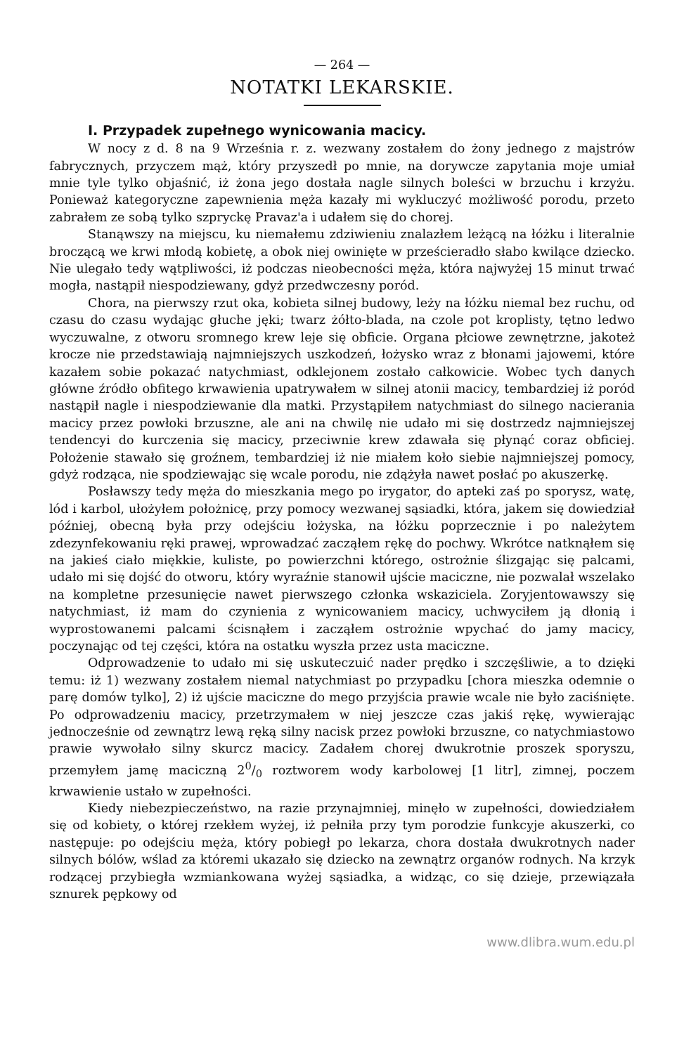— 264 —
NOTATKI LEKARSKIE.
I. Przypadek zupełnego wynicowania macicy.
W nocy z d. 8 na 9 Września r. z. wezwany zostałem do żony jednego z majstrów fabrycznych, przyczem mąż, który przyszedł po mnie, na dorywcze zapytania moje umiał mnie tyle tylko objaśnić, iż żona jego dostała nagle silnych boleści w brzuchu i krzyżu. Ponieważ kategoryczne zapewnienia męża kazały mi wykluczyć możliwość porodu, przeto zabrałem ze sobą tylko szpryckę Pravaz'a i udałem się do chorej.
Stanąwszy na miejscu, ku niemałemu zdziwieniu znalazłem leżącą na łóżku i literalnie broczącą we krwi młodą kobietę, a obok niej owinięte w prześcieradło słabo kwilące dziecko. Nie ulegało tedy wątpliwości, iż podczas nieobecności męża, która najwyżej 15 minut trwać mogła, nastąpił niespodziewany, gdyż przedwczesny poród.
Chora, na pierwszy rzut oka, kobieta silnej budowy, leży na łóżku niemal bez ruchu, od czasu do czasu wydając głuche jęki; twarz żółto-blada, na czole pot kroplisty, tętno ledwo wyczuwalne, z otworu sromnego krew leje się obficie. Organa płciowe zewnętrzne, jakoteż krocze nie przedstawiają najmniejszych uszkodzeń, łożysko wraz z błonami jajowemi, które kazałem sobie pokazać natychmiast, odklejonem zostało całkowicie. Wobec tych danych główne źródło obfitego krwawienia upatrywałem w silnej atonii macicy, tembardziej iż poród nastąpił nagle i niespodziewanie dla matki. Przystąpiłem natychmiast do silnego nacierania macicy przez powłoki brzuszne, ale ani na chwilę nie udało mi się dostrzedz najmniejszej tendencyi do kurczenia się macicy, przeciwnie krew zdawała się płynąć coraz obficiej. Położenie stawało się groźnem, tembardziej iż nie miałem koło siebie najmniejszej pomocy, gdyż rodząca, nie spodziewając się wcale porodu, nie zdążyła nawet posłać po akuszerkę.
Posławszy tedy męża do mieszkania mego po irygator, do apteki zaś po sporysz, watę, lód i karbol, ułożyłem położnicę, przy pomocy wezwanej sąsiadki, która, jakem się dowiedział później, obecną była przy odejściu łożyska, na łóżku poprzecznie i po należytem zdezynfekowaniu ręki prawej, wprowadzać zacząłem rękę do pochwy. Wkrótce natknąłem się na jakieś ciało miękkie, kuliste, po powierzchni którego, ostrożnie ślizgając się palcami, udało mi się dojść do otworu, który wyraźnie stanowił ujście maciczne, nie pozwalał wszelako na kompletne przesunięcie nawet pierwszego członka wskaziciela. Zoryjentowawszy się natychmiast, iż mam do czynienia z wynicowaniem macicy, uchwyciłem ją dłonią i wyprostowanemi palcami ścisnąłem i zacząłem ostrożnie wpychać do jamy macicy, poczynając od tej części, która na ostatku wyszła przez usta maciczne.
Odprowadzenie to udało mi się uskuteczuić nader prędko i szczęśliwie, a to dzięki temu: iż 1) wezwany zostałem niemal natychmiast po przypadku [chora mieszka odemnie o parę domów tylko], 2) iż ujście maciczne do mego przyjścia prawie wcale nie było zaciśnięte. Po odprowadzeniu macicy, przetrzymałem w niej jeszcze czas jakiś rękę, wywierając jednocześnie od zewnątrz lewą ręką silny nacisk przez powłoki brzuszne, co natychmiastowo prawie wywołało silny skurcz macicy. Zadałem chorej dwukrotnie proszek sporyszu, przemyłem jamę maciczną 20/0 roztworem wody karbolowej [1 litr], zimnej, poczem krwawienie ustało w zupełności.
Kiedy niebezpieczeństwo, na razie przynajmniej, minęło w zupełności, dowiedziałem się od kobiety, o której rzekłem wyżej, iż pełniła przy tym porodzie funkcyje akuszerki, co następuje: po odejściu męża, który pobiegł po lekarza, chora dostała dwukrotnych nader silnych bólów, wślad za któremi ukazało się dziecko na zewnątrz organów rodnych. Na krzyk rodzącej przybiegła wzmiankowana wyżej sąsiadka, a widząc, co się dzieje, przewiązała sznurek pępkowy od
www.dlibra.wum.edu.pl